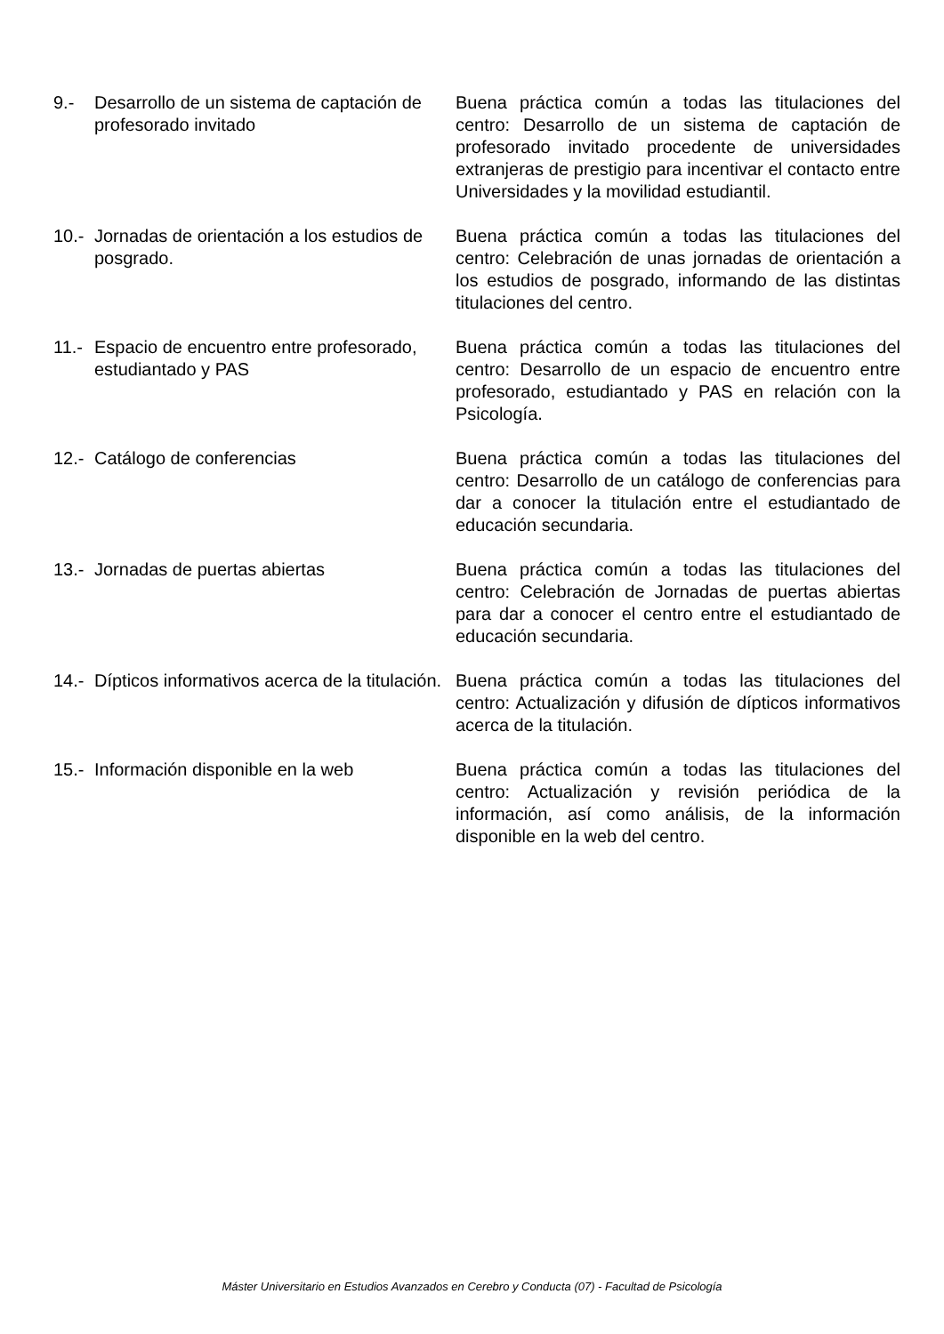9.- Desarrollo de un sistema de captación de profesorado invitado
Buena práctica común a todas las titulaciones del centro: Desarrollo de un sistema de captación de profesorado invitado procedente de universidades extranjeras de prestigio para incentivar el contacto entre Universidades y la movilidad estudiantil.
10.-
Jornadas de orientación a los estudios de posgrado.
Buena práctica común a todas las titulaciones del centro: Celebración de unas jornadas de orientación a los estudios de posgrado, informando de las distintas titulaciones del centro.
11.-
Espacio de encuentro entre profesorado, estudiantado y PAS
Buena práctica común a todas las titulaciones del centro: Desarrollo de un espacio de encuentro entre profesorado, estudiantado y PAS en relación con la Psicología.
12.-
Catálogo de conferencias Buena práctica común a todas las titulaciones del centro: Desarrollo de un catálogo de conferencias para dar a conocer la titulación entre el estudiantado de educación secundaria.
13.-
Jornadas de puertas abiertas Buena práctica común a todas las titulaciones del centro: Celebración de Jornadas de puertas abiertas para dar a conocer el centro entre el estudiantado de educación secundaria.
14.-
Dípticos informativos acerca de la titulación.
Buena práctica común a todas las titulaciones del centro: Actualización y difusión de dípticos informativos acerca de la titulación.
15.-
Información disponible en la web Buena práctica común a todas las titulaciones del centro: Actualización y revisión periódica de la información, así como análisis, de la información disponible en la web del centro.
Máster Universitario en Estudios Avanzados en Cerebro y Conducta (07) - Facultad de Psicología